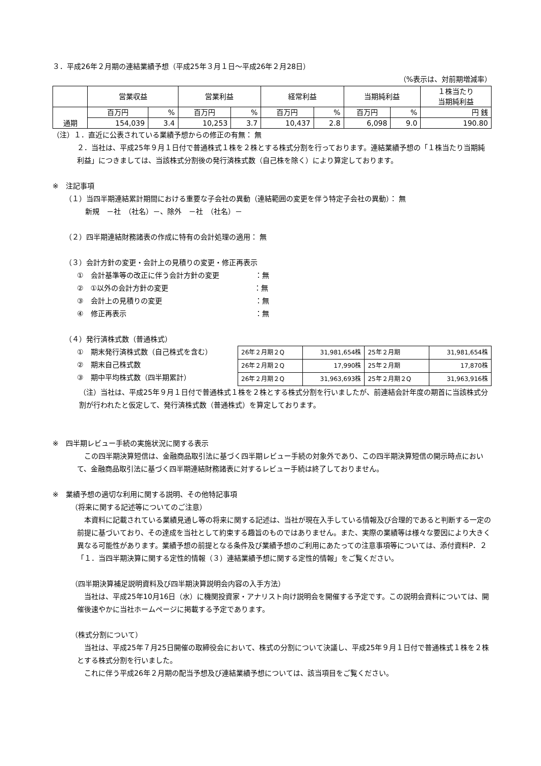３．平成26年２月期の連結業績予想（平成25年３月１日～平成26年２月28日）
（%表示は、対前期増減率）
| | 営業収益 | | 営業利益 | | 経常利益 | | 当期純利益 | | １株当たり 当期純利益 |
| 通期 | 百万円 | % | 百万円 | % | 百万円 | % | 百万円 | % | 円 銭 |
| | 154,039 | 3.4 | 10,253 | 3.7 | 10,437 | 2.8 | 6,098 | 9.0 | 190.80 |
（注）１．直近に公表されている業績予想からの修正の有無： 無
２．当社は、平成25年９月１日付で普通株式１株を２株とする株式分割を行っております。連結業績予想の「１株当たり当期純利益」につきましては、当該株式分割後の発行済株式数（自己株を除く）により算定しております。
※　注記事項
（１）当四半期連結累計期間における重要な子会社の異動（連結範囲の変更を伴う特定子会社の異動）： 無
新規　－社　（社名）－、除外　－社　（社名）－
（２）四半期連結財務諸表の作成に特有の会計処理の適用： 無
（３）会計方針の変更・会計上の見積りの変更・修正再表示
①　会計基準等の改正に伴う会計方針の変更　　　　　：無
②　①以外の会計方針の変更　　　　　　　　　　　　：無
③　会計上の見積りの変更　　　　　　　　　　　　　：無
④　修正再表示　　　　　　　　　　　　　　　　　　：無
（４）発行済株式数（普通株式）
①　期末発行済株式数（自己株式を含む）
②　期末自己株式数
③　期中平均株式数（四半期累計）
| 26年２月期２Q | 31,981,654株 | 25年２月期 | 31,981,654株 |
| 26年２月期２Q | 17,990株 | 25年２月期 | 17,870株 |
| 26年２月期２Q | 31,963,693株 | 25年２月期２Q | 31,963,916株 |
（注）当社は、平成25年９月１日付で普通株式１株を２株とする株式分割を行いましたが、前連結会計年度の期首に当該株式分割が行われたと仮定して、発行済株式数（普通株式）を算定しております。
※　四半期レビュー手続の実施状況に関する表示
　この四半期決算短信は、金融商品取引法に基づく四半期レビュー手続の対象外であり、この四半期決算短信の開示時点において、金融商品取引法に基づく四半期連結財務諸表に対するレビュー手続は終了しておりません。
※　業績予想の適切な利用に関する説明、その他特記事項
（将来に関する記述等についてのご注意）
　本資料に記載されている業績見通し等の将来に関する記述は、当社が現在入手している情報及び合理的であると判断する一定の前提に基づいており、その達成を当社として約束する趣旨のものではありません。また、実際の業績等は様々な要因により大きく異なる可能性があります。業績予想の前提となる条件及び業績予想のご利用にあたっての注意事項等については、添付資料P．２「１．当四半期決算に関する定性的情報（３）連結業績予想に関する定性的情報」をご覧ください。
（四半期決算補足説明資料及び四半期決算説明会内容の入手方法）
　当社は、平成25年10月16日（水）に機関投資家・アナリスト向け説明会を開催する予定です。この説明会資料については、開催後速やかに当社ホームページに掲載する予定であります。
（株式分割について）
　当社は、平成25年７月25日開催の取締役会において、株式の分割について決議し、平成25年９月１日付で普通株式１株を２株とする株式分割を行いました。
　これに伴う平成26年２月期の配当予想及び連結業績予想については、該当項目をご覧ください。